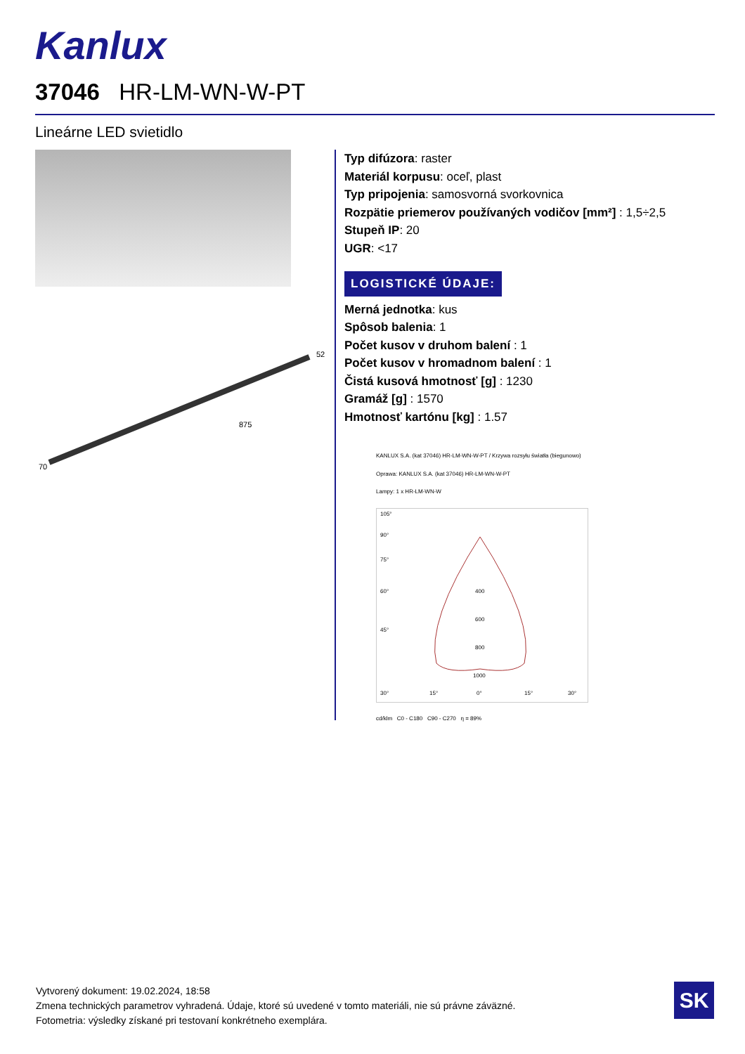Kanlux
37046 HR-LM-WN-W-PT
Lineárne LED svietidlo
875
52
70
Typ difúzora: raster
Materiál korpusu: oceľ, plast
Typ pripojenia: samosvorná svorkovnica
Rozpätie priemerov používaných vodičov [mm²] : 1,5÷2,5
Stupeň IP: 20
UGR: <17
LOGISTICKÉ ÚDAJE:
Merná jednotka: kus
Spôsob balenia: 1
Počet kusov v druhom balení : 1
Počet kusov v hromadnom balení : 1
Čistá kusová hmotnosť [g] : 1230
Gramáž [g] : 1570
Hmotnosť kartónu [kg] : 1.57
KANLUX S.A. (kat 37046) HR-LM-WN-W-PT / Krzywa rozsyłu światła (biegunowo)
Oprawa: KANLUX S.A. (kat 37046) HR-LM-WN-W-PT
Lampy: 1 x HR-LM-WN-W
400
600
800
1000
105°
90°
75°
60°
45°
30°
15°
0°
15°
30°
cd/klm C0 - C180 C90 - C270 η = 89%
Vytvorený dokument: 19.02.2024, 18:58
Zmena technických parametrov vyhradená. Údaje, ktoré sú uvedené v tomto materiáli, nie sú právne záväzné.
Fotometria: výsledky získané pri testovaní konkrétneho exemplára.
SK